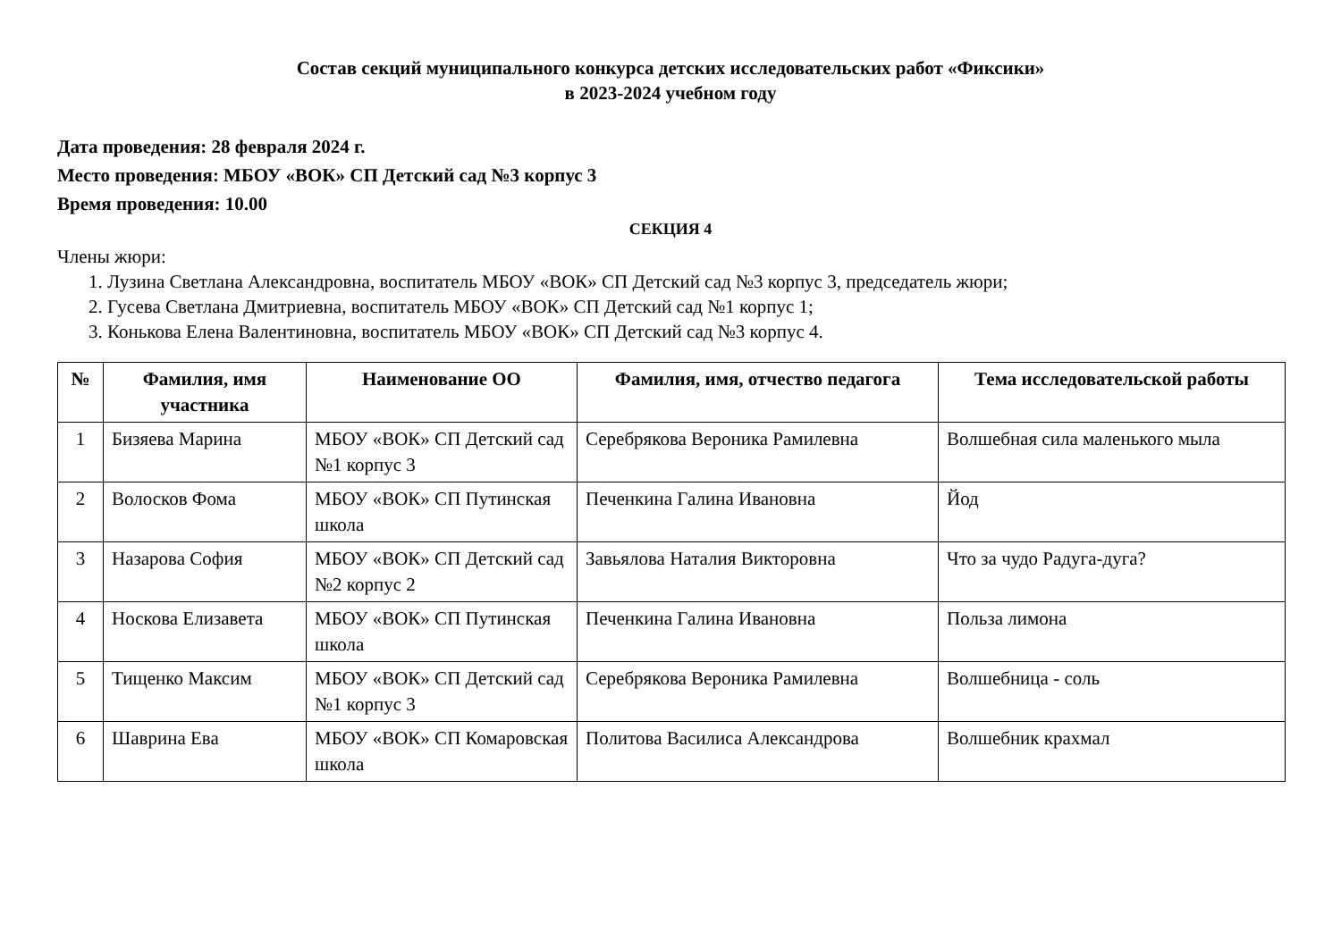Состав секций муниципального конкурса детских исследовательских работ «Фиксики»
в 2023-2024 учебном году
Дата проведения: 28 февраля 2024 г.
Место проведения: МБОУ «ВОК» СП Детский сад №3 корпус 3
Время проведения: 10.00
СЕКЦИЯ 4
Члены жюри:
1. Лузина Светлана Александровна, воспитатель МБОУ «ВОК» СП Детский сад №3 корпус 3, председатель жюри;
2. Гусева Светлана Дмитриевна, воспитатель МБОУ «ВОК» СП Детский сад №1 корпус 1;
3. Конькова Елена Валентиновна, воспитатель МБОУ «ВОК» СП Детский сад №3 корпус 4.
| № | Фамилия, имя участника | Наименование ОО | Фамилия, имя, отчество педагога | Тема исследовательской работы |
| --- | --- | --- | --- | --- |
| 1 | Бизяева Марина | МБОУ «ВОК» СП Детский сад №1 корпус 3 | Серебрякова Вероника Рамилевна | Волшебная сила маленького мыла |
| 2 | Волосков Фома | МБОУ «ВОК» СП Путинская школа | Печенкина Галина Ивановна | Йод |
| 3 | Назарова София | МБОУ «ВОК» СП Детский сад №2 корпус 2 | Завьялова Наталия Викторовна | Что за чудо Радуга-дуга? |
| 4 | Носкова Елизавета | МБОУ «ВОК» СП Путинская школа | Печенкина Галина Ивановна | Польза лимона |
| 5 | Тищенко Максим | МБОУ «ВОК» СП Детский сад №1 корпус 3 | Серебрякова Вероника Рамилевна | Волшебница - соль |
| 6 | Шаврина Ева | МБОУ «ВОК» СП Комаровская школа | Политова Василиса Александрова | Волшебник крахмал |